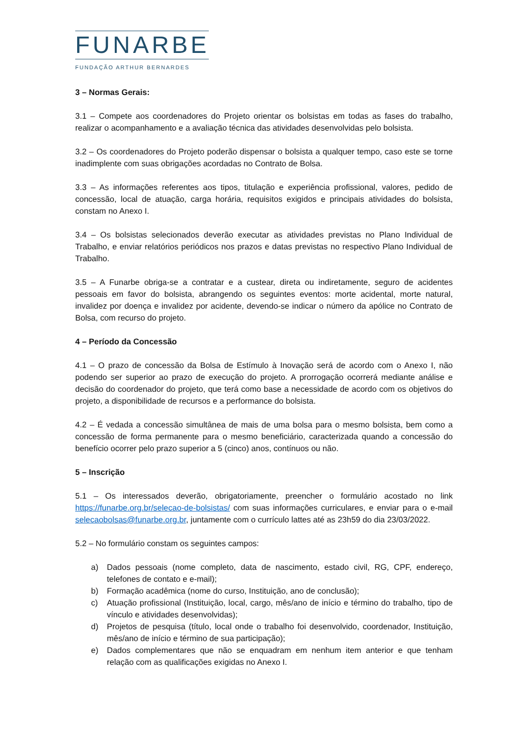FUNARBE
FUNDAÇÃO ARTHUR BERNARDES
3 – Normas Gerais:
3.1 – Compete aos coordenadores do Projeto orientar os bolsistas em todas as fases do trabalho, realizar o acompanhamento e a avaliação técnica das atividades desenvolvidas pelo bolsista.
3.2 – Os coordenadores do Projeto poderão dispensar o bolsista a qualquer tempo, caso este se torne inadimplente com suas obrigações acordadas no Contrato de Bolsa.
3.3 – As informações referentes aos tipos, titulação e experiência profissional, valores, pedido de concessão, local de atuação, carga horária, requisitos exigidos e principais atividades do bolsista, constam no Anexo I.
3.4 – Os bolsistas selecionados deverão executar as atividades previstas no Plano Individual de Trabalho, e enviar relatórios periódicos nos prazos e datas previstas no respectivo Plano Individual de Trabalho.
3.5 – A Funarbe obriga-se a contratar e a custear, direta ou indiretamente, seguro de acidentes pessoais em favor do bolsista, abrangendo os seguintes eventos: morte acidental, morte natural, invalidez por doença e invalidez por acidente, devendo-se indicar o número da apólice no Contrato de Bolsa, com recurso do projeto.
4 – Período da Concessão
4.1 – O prazo de concessão da Bolsa de Estímulo à Inovação será de acordo com o Anexo I, não podendo ser superior ao prazo de execução do projeto. A prorrogação ocorrerá mediante análise e decisão do coordenador do projeto, que terá como base a necessidade de acordo com os objetivos do projeto, a disponibilidade de recursos e a performance do bolsista.
4.2 – É vedada a concessão simultânea de mais de uma bolsa para o mesmo bolsista, bem como a concessão de forma permanente para o mesmo beneficiário, caracterizada quando a concessão do benefício ocorrer pelo prazo superior a 5 (cinco) anos, contínuos ou não.
5 – Inscrição
5.1 – Os interessados deverão, obrigatoriamente, preencher o formulário acostado no link https://funarbe.org.br/selecao-de-bolsistas/ com suas informações curriculares, e enviar para o e-mail selecaobolsas@funarbe.org.br, juntamente com o currículo lattes até as 23h59 do dia 23/03/2022.
5.2 – No formulário constam os seguintes campos:
a) Dados pessoais (nome completo, data de nascimento, estado civil, RG, CPF, endereço, telefones de contato e e-mail);
b) Formação acadêmica (nome do curso, Instituição, ano de conclusão);
c) Atuação profissional (Instituição, local, cargo, mês/ano de início e término do trabalho, tipo de vínculo e atividades desenvolvidas);
d) Projetos de pesquisa (título, local onde o trabalho foi desenvolvido, coordenador, Instituição, mês/ano de início e término de sua participação);
e) Dados complementares que não se enquadram em nenhum item anterior e que tenham relação com as qualificações exigidas no Anexo I.